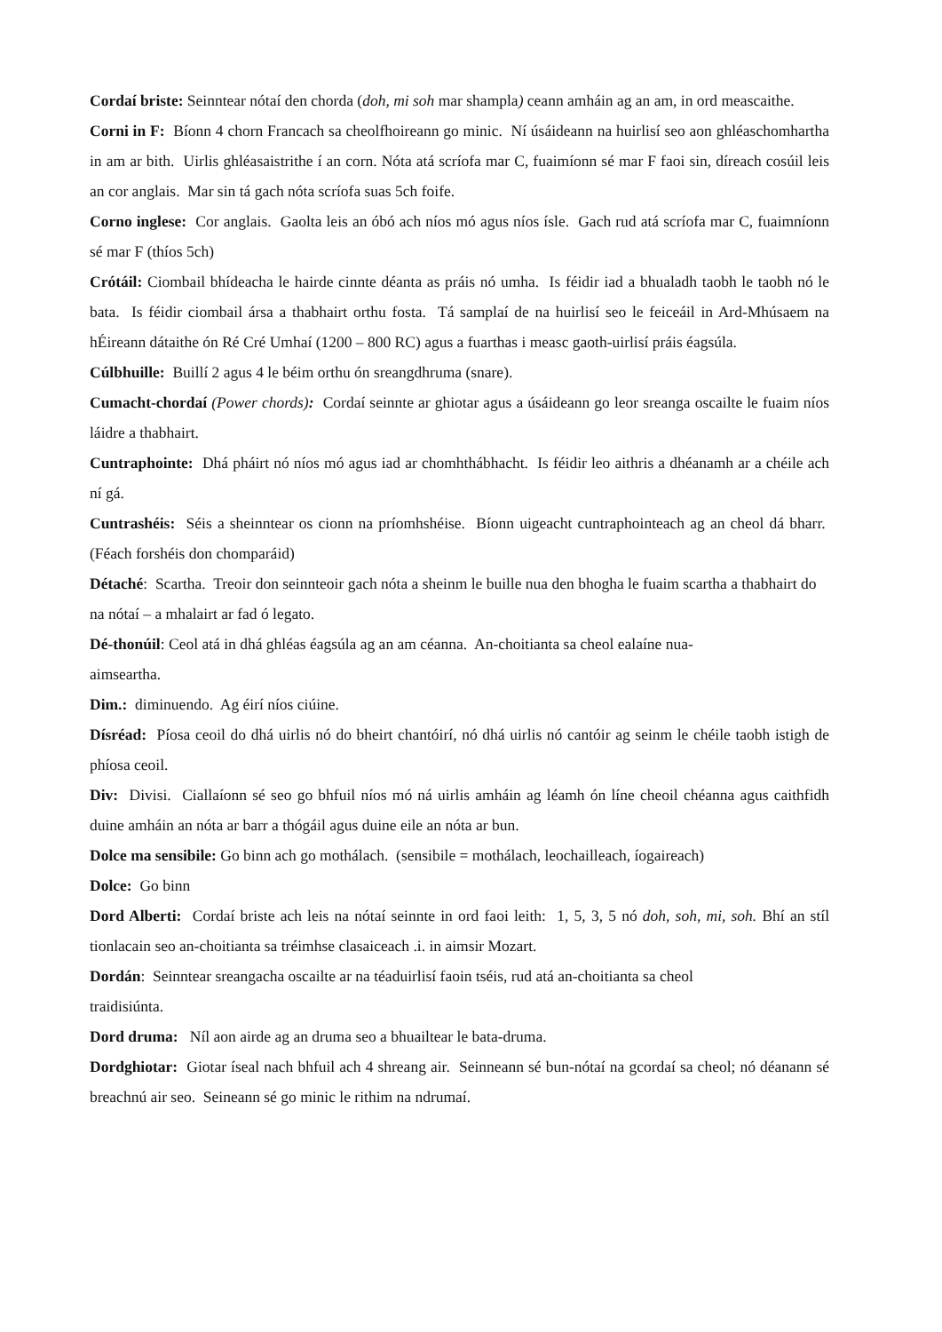Cordaí briste: Seinntear nótaí den chorda (doh, mi soh mar shampla) ceann amháin ag an am, in ord meascaithe.
Corni in F: Bíonn 4 chorn Francach sa cheolfhoireann go minic. Ní úsáideann na huirlisí seo aon ghléaschomhartha in am ar bith. Uirlis ghléasaistrithe í an corn. Nóta atá scríofa mar C, fuaimíonn sé mar F faoi sin, díreach cosúil leis an cor anglais. Mar sin tá gach nóta scríofa suas 5ch foife.
Corno inglese: Cor anglais. Gaolta leis an óbó ach níos mó agus níos ísle. Gach rud atá scríofa mar C, fuaimníonn sé mar F (thíos 5ch)
Crótáil: Ciombail bhídeacha le hairde cinnte déanta as práis nó umha. Is féidir iad a bhualadh taobh le taobh nó le bata. Is féidir ciombail ársa a thabhairt orthu fosta. Tá samplaí de na huirlisí seo le feiceáil in Ard-Mhúsaem na hÉireann dátaithe ón Ré Cré Umhaí (1200 – 800 RC) agus a fuarthas i measc gaoth-uirlisí práis éagsúla.
Cúlbhuille: Buillí 2 agus 4 le béim orthu ón sreangdhruma (snare).
Cumacht-chordaí (Power chords): Cordaí seinnte ar ghiotar agus a úsáideann go leor sreanga oscailte le fuaim níos láidre a thabhairt.
Cuntraphointe: Dhá pháirt nó níos mó agus iad ar chomhthábhacht. Is féidir leo aithris a dhéanamh ar a chéile ach ní gá.
Cuntrashéis: Séis a sheinntear os cionn na príomhshéise. Bíonn uigeacht cuntraphointeach ag an cheol dá bharr. (Féach forshéis don chomparáid)
Détaché: Scartha. Treoir don seinnteoir gach nóta a sheinm le buille nua den bhogha le fuaim scartha a thabhairt do na nótaí – a mhalairt ar fad ó legato.
Dé-thonúil: Ceol atá in dhá ghléas éagsúla ag an am céanna. An-choitianta sa cheol ealaíne nua-
aimseartha.
Dim.: diminuendo. Ag éirí níos ciúine.
Dísréad: Píosa ceoil do dhá uirlis nó do bheirt chantóirí, nó dhá uirlis nó cantóir ag seinm le chéile taobh istigh de phíosa ceoil.
Div: Divisi. Ciallaíonn sé seo go bhfuil níos mó ná uirlis amháin ag léamh ón líne cheoil chéanna agus caithfidh duine amháin an nóta ar barr a thógáil agus duine eile an nóta ar bun.
Dolce ma sensibile: Go binn ach go mothálach. (sensibile = mothálach, leochailleach, íogaireach)
Dolce: Go binn
Dord Alberti: Cordaí briste ach leis na nótaí seinnte in ord faoi leith: 1, 5, 3, 5 nó doh, soh, mi, soh. Bhí an stíl tionlacain seo an-choitianta sa tréimhse clasaiceach .i. in aimsir Mozart.
Dordán: Seinntear sreangacha oscailte ar na téaduirlisí faoin tséis, rud atá an-choitianta sa cheol
traidisiúnta.
Dord druma: Níl aon airde ag an druma seo a bhuailtear le bata-druma.
Dordghiotar: Giotar íseal nach bhfuil ach 4 shreang air. Seinneann sé bun-nótaí na gcordaí sa cheol; nó déanann sé breachnú air seo. Seineann sé go minic le rithim na ndrumaí.